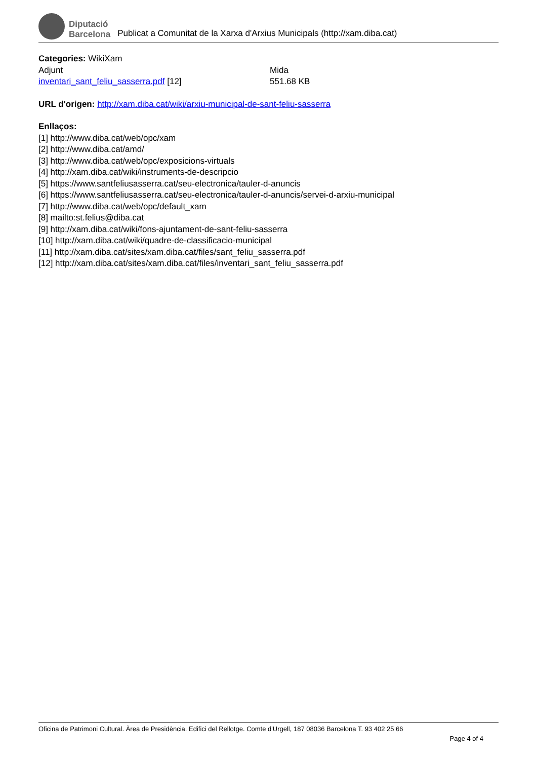Diputació
Barcelona
Publicat a Comunitat de la Xarxa d'Arxius Municipals (http://xam.diba.cat)
Categories: WikiXam
| Adjunt | Mida |
| --- | --- |
| inventari_sant_feliu_sasserra.pdf [12] | 551.68 KB |
URL d'origen: http://xam.diba.cat/wiki/arxiu-municipal-de-sant-feliu-sasserra
Enllaços:
[1] http://www.diba.cat/web/opc/xam
[2] http://www.diba.cat/amd/
[3] http://www.diba.cat/web/opc/exposicions-virtuals
[4] http://xam.diba.cat/wiki/instruments-de-descripcio
[5] https://www.santfeliusasserra.cat/seu-electronica/tauler-d-anuncis
[6] https://www.santfeliusasserra.cat/seu-electronica/tauler-d-anuncis/servei-d-arxiu-municipal
[7] http://www.diba.cat/web/opc/default_xam
[8] mailto:st.felius@diba.cat
[9] http://xam.diba.cat/wiki/fons-ajuntament-de-sant-feliu-sasserra
[10] http://xam.diba.cat/wiki/quadre-de-classificacio-municipal
[11] http://xam.diba.cat/sites/xam.diba.cat/files/sant_feliu_sasserra.pdf
[12] http://xam.diba.cat/sites/xam.diba.cat/files/inventari_sant_feliu_sasserra.pdf
Oficina de Patrimoni Cultural. Àrea de Presidència. Edifici del Rellotge. Comte d'Urgell, 187 08036 Barcelona T. 93 402 25 66
Page 4 of 4